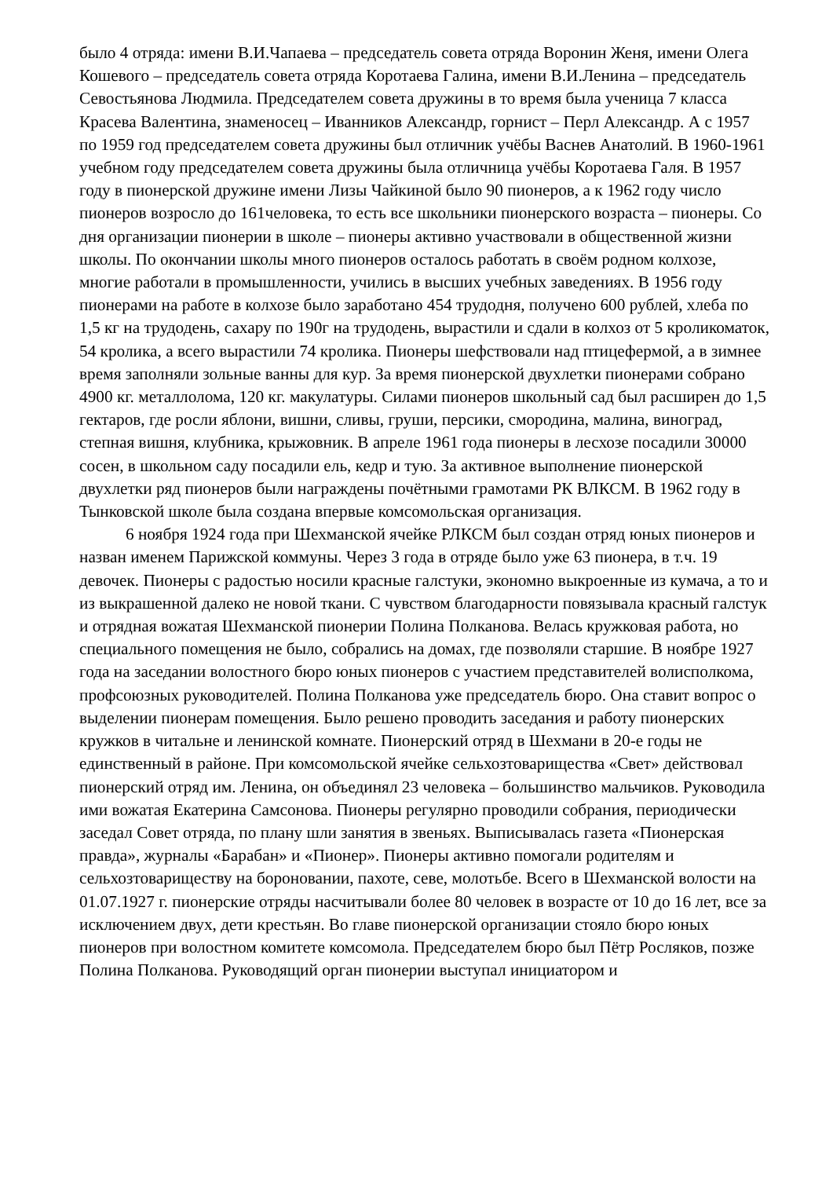было 4 отряда: имени В.И.Чапаева – председатель совета отряда Воронин Женя, имени Олега Кошевого – председатель совета отряда Коротаева Галина, имени В.И.Ленина – председатель Севостьянова Людмила. Председателем совета дружины в то время была ученица 7 класса Красева Валентина, знаменосец – Иванников Александр, горнист – Перл Александр. А с 1957 по 1959 год председателем совета дружины был отличник учёбы Васнев Анатолий. В 1960-1961 учебном году председателем совета дружины была отличница учёбы Коротаева Галя. В 1957 году в пионерской дружине имени Лизы Чайкиной было 90 пионеров, а к 1962 году число пионеров возросло до 161человека, то есть все школьники пионерского возраста – пионеры. Со дня организации пионерии в школе – пионеры активно участвовали в общественной жизни школы. По окончании школы много пионеров осталось работать в своём родном колхозе, многие работали в промышленности, учились в высших учебных заведениях. В 1956 году пионерами на работе в колхозе было заработано 454 трудодня, получено 600 рублей, хлеба по 1,5 кг на трудодень, сахару по 190г на трудодень, вырастили и сдали в колхоз от 5 кроликоматок, 54 кролика, а всего вырастили 74 кролика. Пионеры шефствовали над птицефермой, а в зимнее время заполняли зольные ванны для кур. За время пионерской двухлетки пионерами собрано 4900 кг. металлолома, 120 кг. макулатуры. Силами пионеров школьный сад был расширен до 1,5 гектаров, где росли яблони, вишни, сливы, груши, персики, смородина, малина, виноград, степная вишня, клубника, крыжовник. В апреле 1961 года пионеры в лесхозе посадили 30000 сосен, в школьном саду посадили ель, кедр и тую. За активное выполнение пионерской двухлетки ряд пионеров были награждены почётными грамотами РК ВЛКСМ. В 1962 году в Тынковской школе была создана впервые комсомольская организация.
6 ноября 1924 года при Шехманской ячейке РЛКСМ был создан отряд юных пионеров и назван именем Парижской коммуны. Через 3 года в отряде было уже 63 пионера, в т.ч. 19 девочек. Пионеры с радостью носили красные галстуки, экономно выкроенные из кумача, а то и из выкрашенной далеко не новой ткани. С чувством благодарности повязывала красный галстук и отрядная вожатая Шехманской пионерии Полина Полканова. Велась кружковая работа, но специального помещения не было, собрались на домах, где позволяли старшие. В ноябре 1927 года на заседании волостного бюро юных пионеров с участием представителей волисполкома, профсоюзных руководителей. Полина Полканова уже председатель бюро. Она ставит вопрос о выделении пионерам помещения. Было решено проводить заседания и работу пионерских кружков в читальне и ленинской комнате. Пионерский отряд в Шехмани в 20-е годы не единственный в районе. При комсомольской ячейке сельхозтоварищества «Свет» действовал пионерский отряд им. Ленина, он объединял 23 человека – большинство мальчиков. Руководила ими вожатая Екатерина Самсонова. Пионеры регулярно проводили собрания, периодически заседал Совет отряда, по плану шли занятия в звеньях. Выписывалась газета «Пионерская правда», журналы «Барабан» и «Пионер». Пионеры активно помогали родителям и сельхозтовариществу на бороновании, пахоте, севе, молотьбе. Всего в Шехманской волости на 01.07.1927 г. пионерские отряды насчитывали более 80 человек в возрасте от 10 до 16 лет, все за исключением двух, дети крестьян. Во главе пионерской организации стояло бюро юных пионеров при волостном комитете комсомола. Председателем бюро был Пётр Росляков, позже Полина Полканова. Руководящий орган пионерии выступал инициатором и